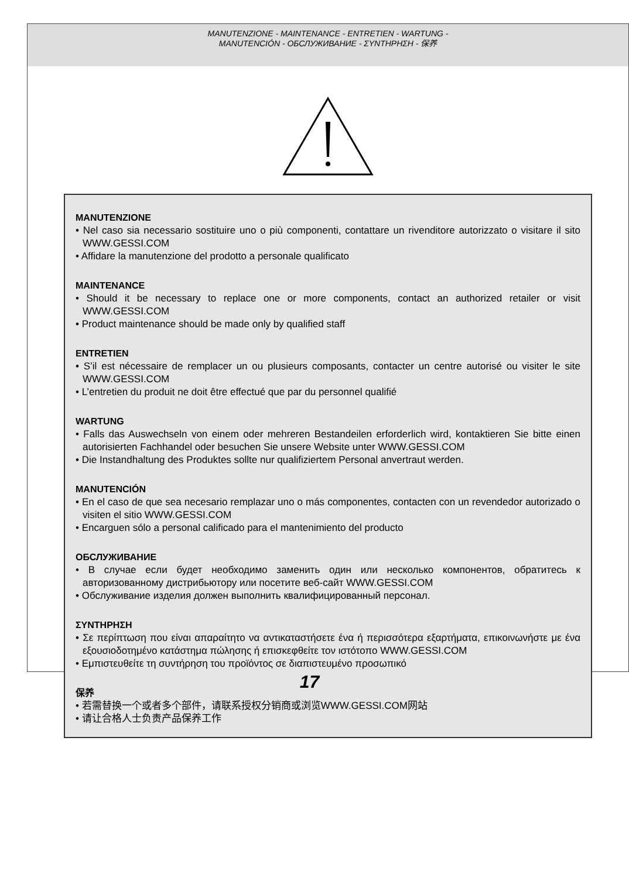MANUTENZIONE - MAINTENANCE - ENTRETIEN - WARTUNG -
MANUTENCIÓN - ОБСЛУЖИВАНИЕ - ΣΥΝΤΗΡΗΣΗ - 保养
MANUTENZIONE
• Nel caso sia necessario sostituire uno o più componenti, contattare un rivenditore autorizzato o visitare il sito WWW.GESSI.COM
• Affidare la manutenzione del prodotto a personale qualificato
MAINTENANCE
• Should it be necessary to replace one or more components, contact an authorized retailer or visit WWW.GESSI.COM
• Product maintenance should be made only by qualified staff
ENTRETIEN
• S’il est nécessaire de remplacer un ou plusieurs composants, contacter un centre autorisé ou visiter le site WWW.GESSI.COM
• L’entretien du produit ne doit être effectué que par du personnel qualifié
WARTUNG
• Falls das Auswechseln von einem oder mehreren Bestandeilen erforderlich wird, kontaktieren Sie bitte einen autorisierten Fachhandel oder besuchen Sie unsere Website unter WWW.GESSI.COM
• Die Instandhaltung des Produktes sollte nur qualifiziertem Personal anvertraut werden.
MANUTENCIÓN
• En el caso de que sea necesario remplazar uno o más componentes, contacten con un revendedor autorizado o visiten el sitio WWW.GESSI.COM
• Encarguen sólo a personal calificado para el mantenimiento del producto
ОБСЛУЖИВАНИЕ
• В случае если будет необходимо заменить один или несколько компонентов, обратитесь к авторизованному дистрибьютору или посетите веб-сайт WWW.GESSI.COM
• Обслуживание изделия должен выполнить квалифицированный персонал.
ΣΥΝΤΗΡΗΣΗ
• Σε περίπτωση που είναι απαραίτητο να αντικαταστήσετε ένα ή περισσότερα εξαρτήματα, επικοινωνήστε με ένα εξουσιοδοτημένο κατάστημα πώλησης ή επισκεφθείτε τον ιστότοπο WWW.GESSI.COM
• Εμπιστευθείτε τη συντήρηση του προϊόντος σε διαπιστευμένο προσωπικό
保养
• 若需替换一个或者多个部件，请联系授权分销商或浏览WWW.GESSI.COM网站
• 请让合格人士负责产品保养工作
17